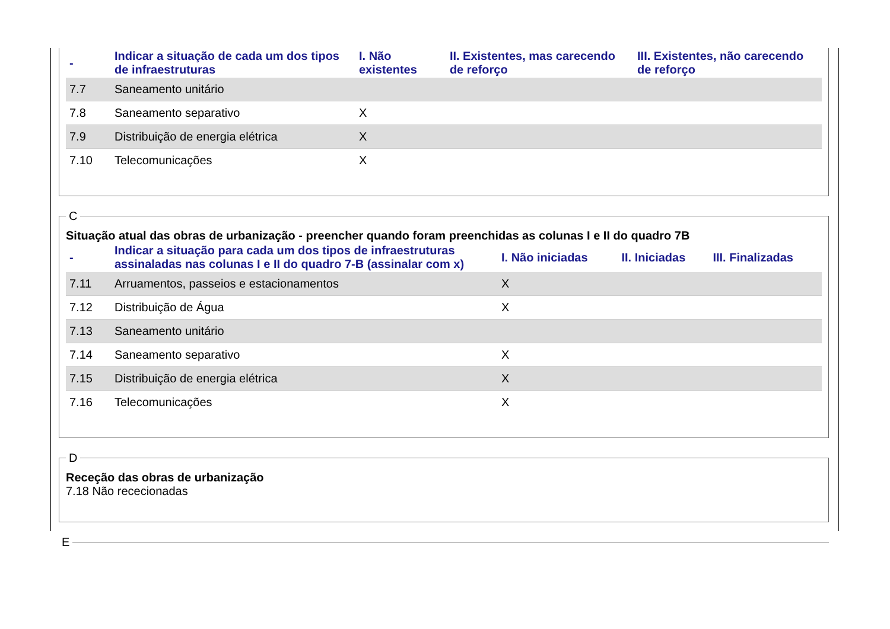| - | Indicar a situação de cada um dos tipos de infraestruturas | I. Não existentes | II. Existentes, mas carecendo de reforço | III. Existentes, não carecendo de reforço |
| --- | --- | --- | --- | --- |
| 7.7 | Saneamento unitário | | | |
| 7.8 | Saneamento separativo | X | | |
| 7.9 | Distribuição de energia elétrica | X | | |
| 7.10 | Telecomunicações | X | | |
C
Situação atual das obras de urbanização - preencher quando foram preenchidas as colunas I e II do quadro 7B
| - | Indicar a situação para cada um dos tipos de infraestruturas assinaladas nas colunas I e II do quadro 7-B (assinalar com x) | I. Não iniciadas | II. Iniciadas | III. Finalizadas |
| --- | --- | --- | --- | --- |
| 7.11 | Arruamentos, passeios e estacionamentos | X | | |
| 7.12 | Distribuição de Água | X | | |
| 7.13 | Saneamento unitário | | | |
| 7.14 | Saneamento separativo | X | | |
| 7.15 | Distribuição de energia elétrica | X | | |
| 7.16 | Telecomunicações | X | | |
D
Receção das obras de urbanização
7.18 Não rececionadas
E